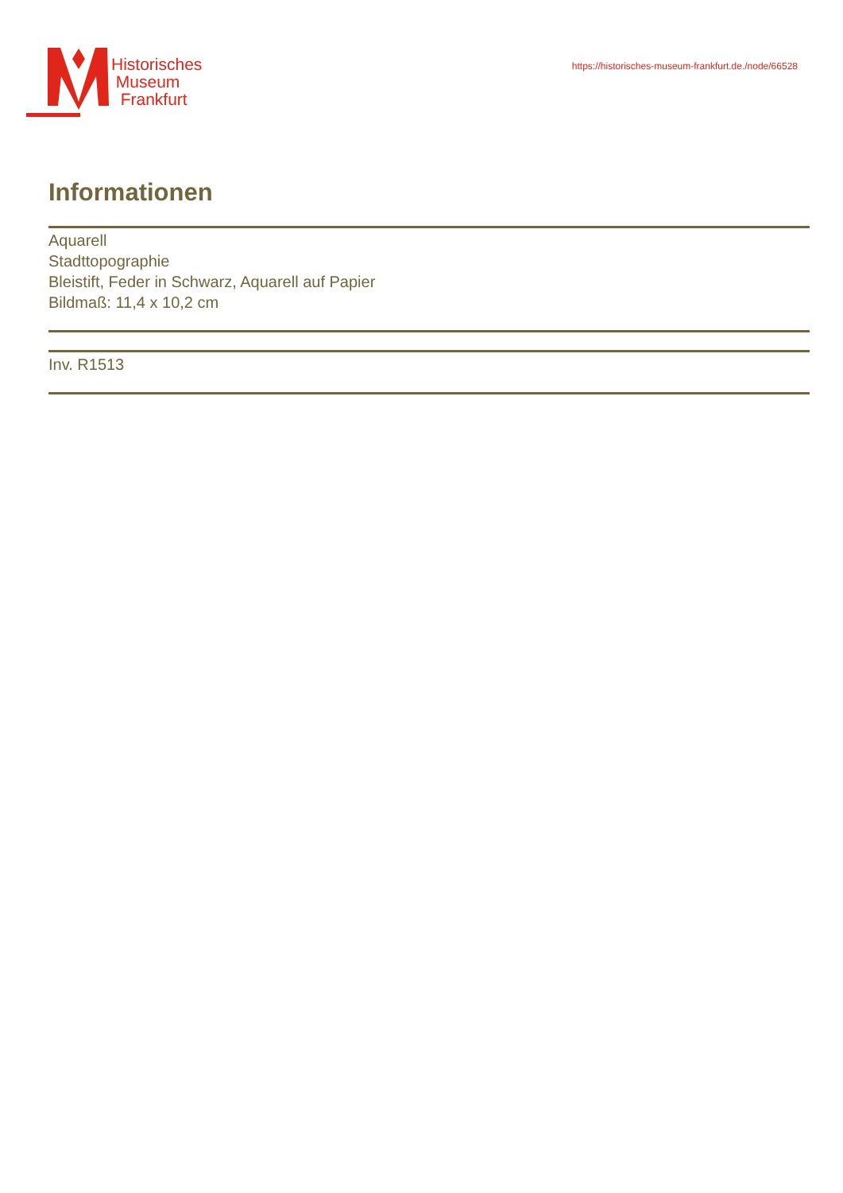Historisches
Museum
Frankfurt
https://historisches-museum-frankfurt.de./node/66528
Informationen
Aquarell
Stadttopographie
Bleistift, Feder in Schwarz, Aquarell auf Papier
Bildmaß: 11,4 x 10,2 cm
Inv. R1513